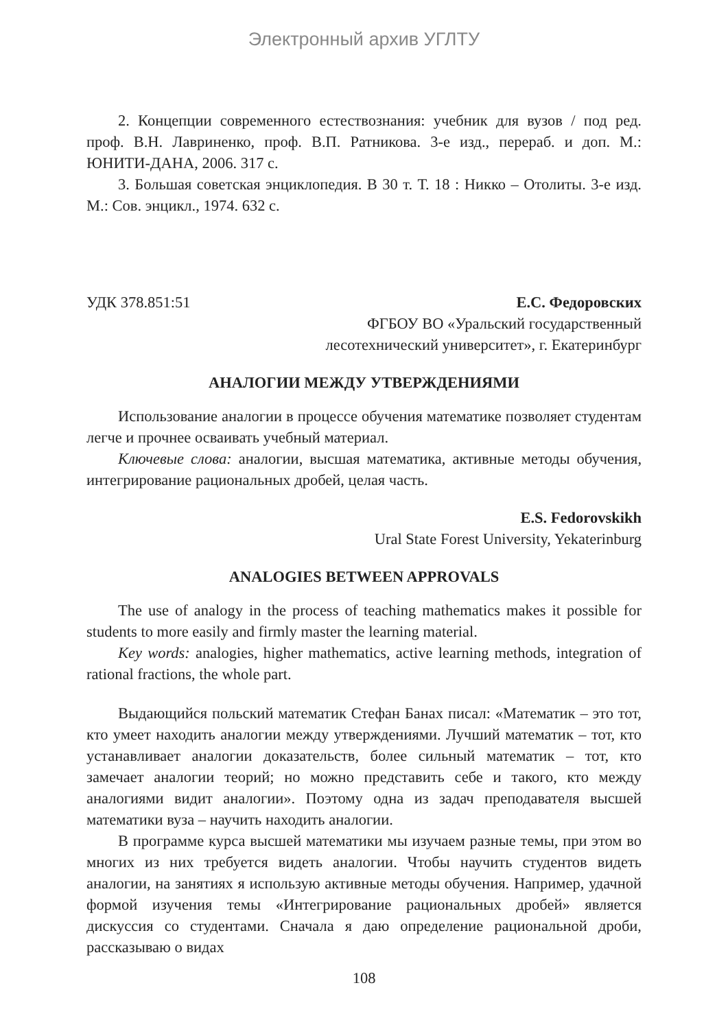Электронный архив УГЛТУ
2. Концепции современного естествознания: учебник для вузов / под ред. проф. В.Н. Лавриненко, проф. В.П. Ратникова. 3-е изд., перераб. и доп. М.: ЮНИТИ-ДАНА, 2006. 317 с.
3. Большая советская энциклопедия. В 30 т. Т. 18 : Никко – Отолиты. 3-е изд. М.: Сов. энцикл., 1974. 632 с.
УДК 378.851:51 Е.С. Федоровских
ФГБОУ ВО «Уральский государственный
лесотехнический университет», г. Екатеринбург
АНАЛОГИИ МЕЖДУ УТВЕРЖДЕНИЯМИ
Использование аналогии в процессе обучения математике позволяет студентам легче и прочнее осваивать учебный материал.
Ключевые слова: аналогии, высшая математика, активные методы обучения, интегрирование рациональных дробей, целая часть.
E.S. Fedorovskikh
Ural State Forest University, Yekaterinburg
ANALOGIES BETWEEN APPROVALS
The use of analogy in the process of teaching mathematics makes it possible for students to more easily and firmly master the learning material.
Key words: analogies, higher mathematics, active learning methods, integration of rational fractions, the whole part.
Выдающийся польский математик Стефан Банах писал: «Математик – это тот, кто умеет находить аналогии между утверждениями. Лучший математик – тот, кто устанавливает аналогии доказательств, более сильный математик – тот, кто замечает аналогии теорий; но можно представить себе и такого, кто между аналогиями видит аналогии». Поэтому одна из задач преподавателя высшей математики вуза – научить находить аналогии.
В программе курса высшей математики мы изучаем разные темы, при этом во многих из них требуется видеть аналогии. Чтобы научить студентов видеть аналогии, на занятиях я использую активные методы обучения. Например, удачной формой изучения темы «Интегрирование рациональных дробей» является дискуссия со студентами. Сначала я даю определение рациональной дроби, рассказываю о видах
108